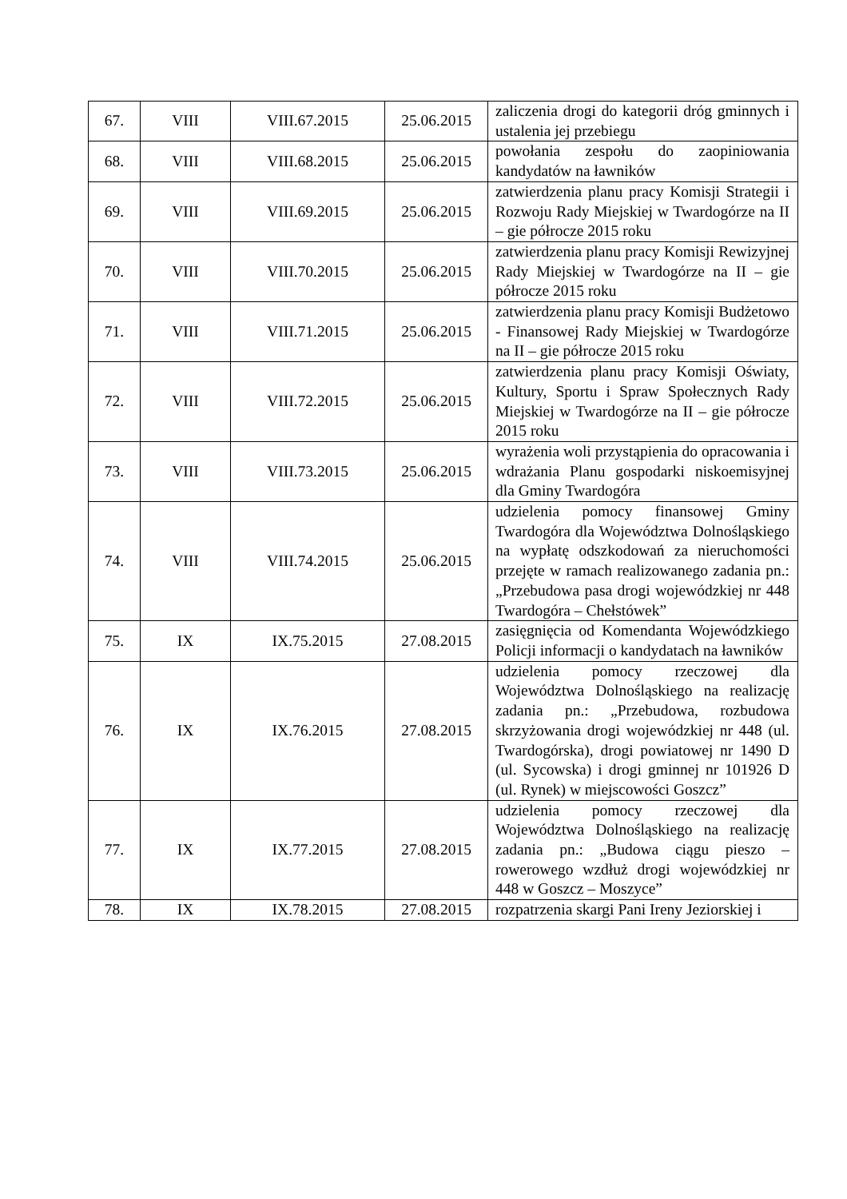| 67. | VIII | VIII.67.2015 | 25.06.2015 | zaliczenia drogi do kategorii dróg gminnych i ustalenia jej przebiegu |
| 68. | VIII | VIII.68.2015 | 25.06.2015 | powołania zespołu do zaopiniowania kandydatów na ławników |
| 69. | VIII | VIII.69.2015 | 25.06.2015 | zatwierdzenia planu pracy Komisji Strategii i Rozwoju Rady Miejskiej w Twardogórze na II – gie półrocze 2015 roku |
| 70. | VIII | VIII.70.2015 | 25.06.2015 | zatwierdzenia planu pracy Komisji Rewizyjnej Rady Miejskiej w Twardogórze na II – gie półrocze 2015 roku |
| 71. | VIII | VIII.71.2015 | 25.06.2015 | zatwierdzenia planu pracy Komisji Budżetowo - Finansowej Rady Miejskiej w Twardogórze na II – gie półrocze 2015 roku |
| 72. | VIII | VIII.72.2015 | 25.06.2015 | zatwierdzenia planu pracy Komisji Oświaty, Kultury, Sportu i Spraw Społecznych Rady Miejskiej w Twardogórze na II – gie półrocze 2015 roku |
| 73. | VIII | VIII.73.2015 | 25.06.2015 | wyrażenia woli przystąpienia do opracowania i wdrażania Planu gospodarki niskoemisyjnej dla Gminy Twardogóra |
| 74. | VIII | VIII.74.2015 | 25.06.2015 | udzielenia pomocy finansowej Gminy Twardogóra dla Województwa Dolnośląskiego na wypłatę odszkodowań za nieruchomości przejęte w ramach realizowanego zadania pn.: „Przebudowa pasa drogi wojewódzkiej nr 448 Twardogóra – Chełstówek” |
| 75. | IX | IX.75.2015 | 27.08.2015 | zasięgnięcia od Komendanta Wojewódzkiego Policji informacji o kandydatach na ławników |
| 76. | IX | IX.76.2015 | 27.08.2015 | udzielenia pomocy rzeczowej dla Województwa Dolnośląskiego na realizację zadania pn.: „Przebudowa, rozbudowa skrzyżowania drogi wojewódzkiej nr 448 (ul. Twardogórska), drogi powiatowej nr 1490 D (ul. Sycowska) i drogi gminnej nr 101926 D (ul. Rynek) w miejscowości Goszcz” |
| 77. | IX | IX.77.2015 | 27.08.2015 | udzielenia pomocy rzeczowej dla Województwa Dolnośląskiego na realizację zadania pn.: „Budowa ciągu pieszo – rowerowego wzdłuż drogi wojewódzkiej nr 448 w Goszcz – Moszyce” |
| 78. | IX | IX.78.2015 | 27.08.2015 | rozpatrzenia skargi Pani Ireny Jeziorskiej i |